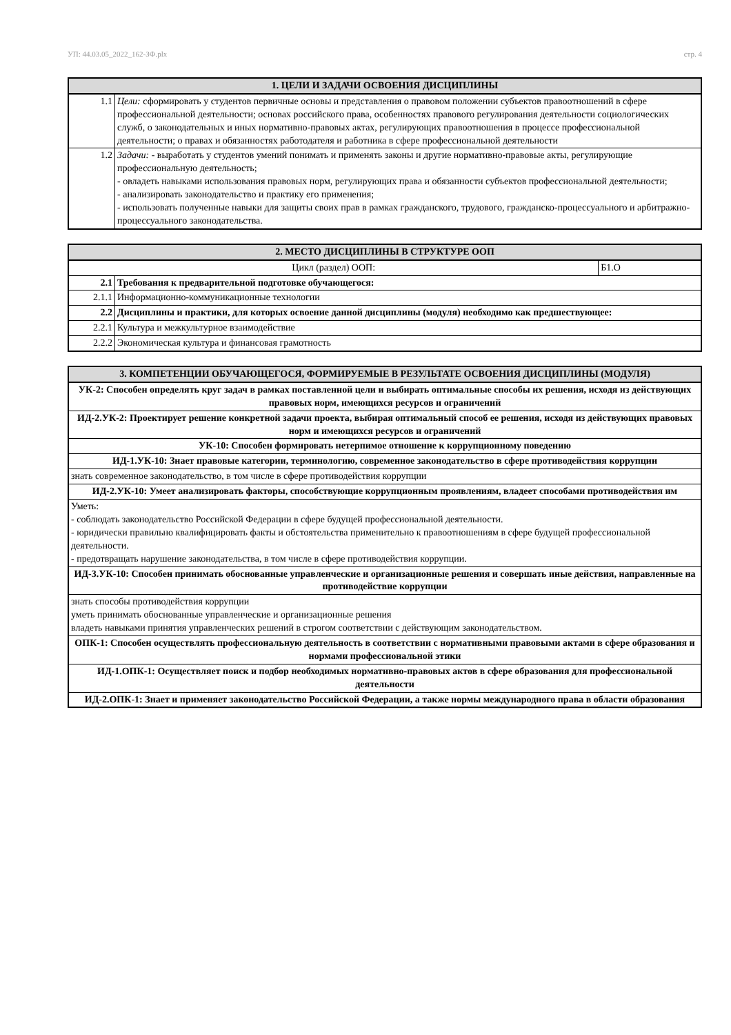УП: 44.03.05_2022_162-ЗФ.plx стр. 4
| 1. ЦЕЛИ И ЗАДАЧИ ОСВОЕНИЯ ДИСЦИПЛИНЫ | |
| --- | --- |
| 1.1 | Цели: сформировать у студентов первичные основы и представления о правовом положении субъектов правоотношений в сфере профессиональной деятельности; основах российского права, особенностях правового регулирования деятельности социологических служб, о законодательных и иных нормативно-правовых актах, регулирующих правоотношения в процессе профессиональной деятельности; о правах и обязанностях работодателя и работника в сфере профессиональной деятельности |
| 1.2 | Задачи: - выработать у студентов умений понимать и применять законы и другие нормативно-правовые акты, регулирующие профессиональную деятельность; - овладеть навыками использования правовых норм, регулирующих права и обязанности субъектов профессиональной деятельности; - анализировать законодательство и практику его применения; - использовать полученные навыки для защиты своих прав в рамках гражданского, трудового, гражданско-процессуального и арбитражно-процессуального законодательства. |
| 2. МЕСТО ДИСЦИПЛИНЫ В СТРУКТУРЕ ООП | | |
| --- | --- | --- |
| Цикл (раздел) ООП: | | Б1.О |
| 2.1 | Требования к предварительной подготовке обучающегося: | |
| 2.1.1 | Информационно-коммуникационные технологии | |
| 2.2 | Дисциплины и практики, для которых освоение данной дисциплины (модуля) необходимо как предшествующее: | |
| 2.2.1 | Культура и межкультурное взаимодействие | |
| 2.2.2 | Экономическая культура и финансовая грамотность | |
| 3. КОМПЕТЕНЦИИ ОБУЧАЮЩЕГОСЯ, ФОРМИРУЕМЫЕ В РЕЗУЛЬТАТЕ ОСВОЕНИЯ ДИСЦИПЛИНЫ (МОДУЛЯ) |
| --- |
| УК-2: Способен определять круг задач в рамках поставленной цели и выбирать оптимальные способы их решения, исходя из действующих правовых норм, имеющихся ресурсов и ограничений |
| ИД-2.УК-2: Проектирует решение конкретной задачи проекта, выбирая оптимальный способ ее решения, исходя из действующих правовых норм и имеющихся ресурсов и ограничений |
| УК-10: Способен формировать нетерпимое отношение к коррупционному поведению |
| ИД-1.УК-10: Знает правовые категории, терминологию, современное законодательство в сфере противодействия коррупции |
| знать современное законодательство, в том числе в сфере противодействия коррупции |
| ИД-2.УК-10: Умеет анализировать факторы, способствующие коррупционным проявлениям, владеет способами противодействия им |
| Уметь: - соблюдать законодательство Российской Федерации в сфере будущей профессиональной деятельности. - юридически правильно квалифицировать факты и обстоятельства применительно к правоотношениям в сфере будущей профессиональной деятельности. - предотвращать нарушение законодательства, в том числе в сфере противодействия коррупции. |
| ИД-3.УК-10: Способен принимать обоснованные управленческие и организационные решения и совершать иные действия, направленные на противодействие коррупции |
| знать способы противодействия коррупции уметь принимать обоснованные управленческие и организационные решения владеть навыками принятия управленческих решений в строгом соответствии с действующим законодательством. |
| ОПК-1: Способен осуществлять профессиональную деятельность в соответствии с нормативными правовыми актами в сфере образования и нормами профессиональной этики |
| ИД-1.ОПК-1: Осуществляет поиск и подбор необходимых нормативно-правовых актов в сфере образования для профессиональной деятельности |
| ИД-2.ОПК-1: Знает и применяет законодательство Российской Федерации, а также нормы международного права в области образования |